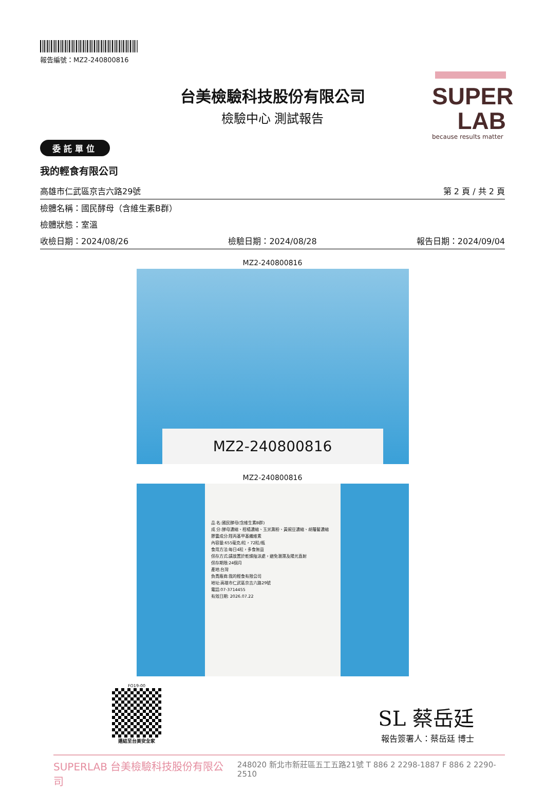SUPER
LAB
because results matter
報告編號：MZ2-240800816
台美檢驗科技股份有限公司
檢驗中心 測試報告
委託單位
我的輕食有限公司
高雄市仁武區京吉六路29號 第 2 頁 / 共 2 頁
檢體名稱：國民酵母（含維生素B群）
檢體狀態：室溫
收檢日期：2024/08/26 檢驗日期：2024/08/28 報告日期：2024/09/04
MZ2-240800816
MZ2-240800816
MZ2-240800816
品 名:國民酵母(含維生素B群)
成 分:酵母濃縮、柑橘濃縮、玉米澱粉、黃豌豆濃縮、胡蘿蔔濃縮
膠囊成分:羥丙基甲基纖維素
內容量:655毫克/粒，72粒/瓶
食用方法:每日4粒，多食無益
保存方式:請放置於乾燥陰涼處，避免潮濕及陽光直射
保存期限:24個月
產地:台灣
負責廠商:我的輕食有限公司
地址:高雄市仁武區京吉六路29號
電話:07-3714455
有效日期: 2026.07.22
FO19-00
連結至台美安全家
SL 蔡岳廷
報告簽署人：蔡岳廷 博士
SUPERLAB 台美檢驗科技股份有限公司 248020 新北市新莊區五工五路21號 T 886 2 2298-1887 F 886 2 2290-2510